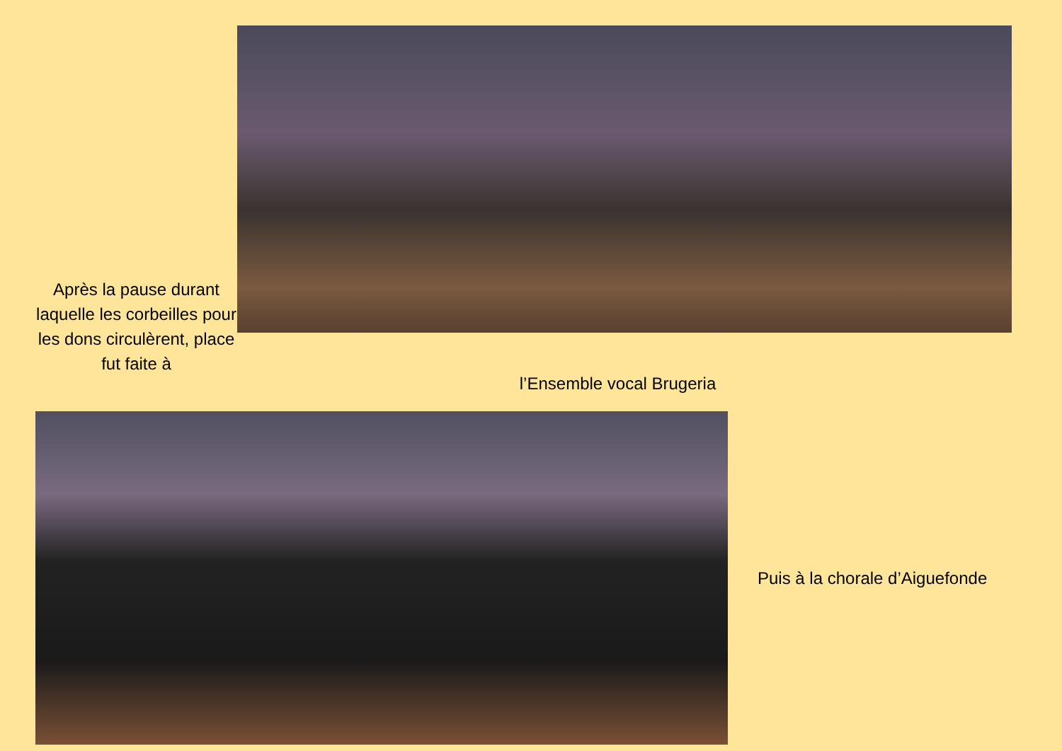Après la pause durant laquelle les corbeilles pour les dons circulèrent, place fut faite à
l’Ensemble vocal Brugeria
Puis à la chorale d’Aiguefonde